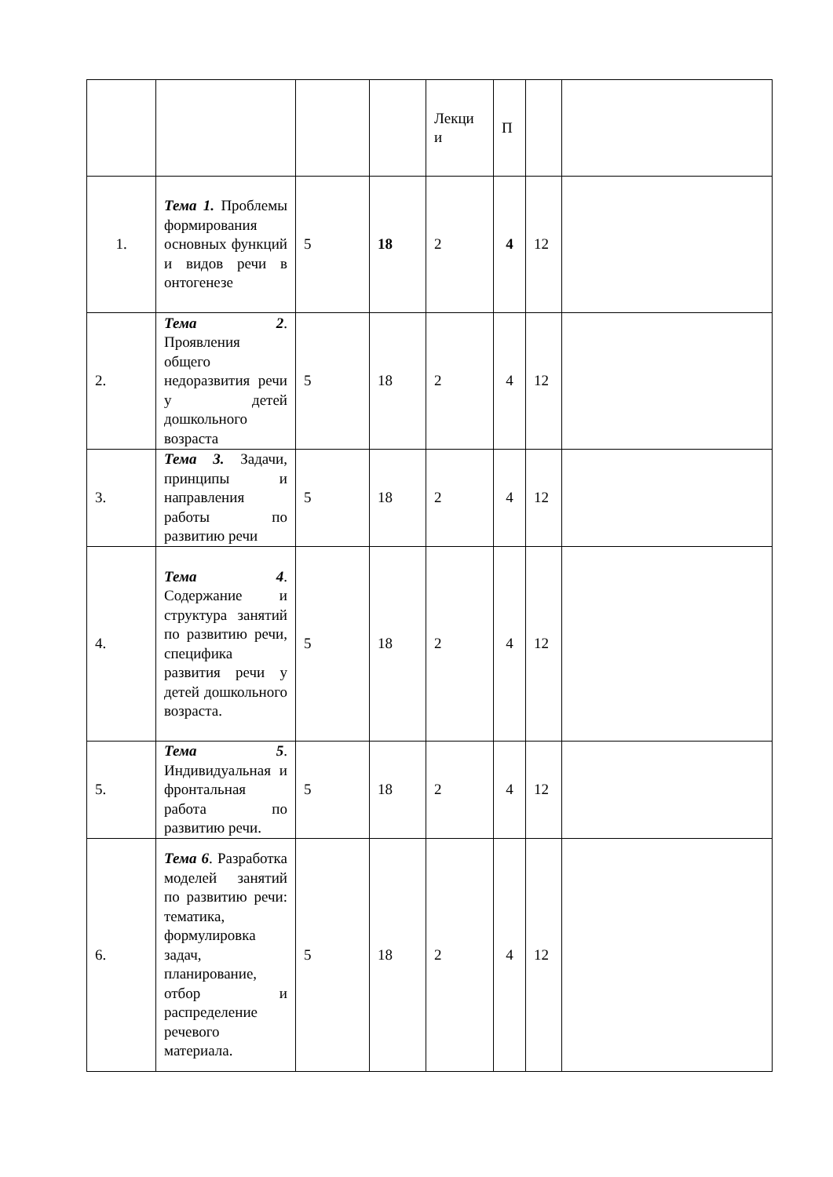| | | | | Лекци и | П | | |
| 1. | Тема 1. Проблемы формирования основных функций и видов речи в онтогенезе | 5 | 18 | 2 | 4 | 12 | |
| 2. | Тема 2 . Проявления общего недоразвития речи у детей дошкольного возраста | 5 | 18 | 2 | 4 | 12 | |
| 3. | Тема 3. Задачи, принципы и направления работы по развитию речи | 5 | 18 | 2 | 4 | 12 | |
| 4. | Тема 4 . Содержание и структура занятий по развитию речи, специфика развития речи у детей дошкольного возраста. | 5 | 18 | 2 | 4 | 12 | |
| 5. | Тема 5 . Индивидуальная и фронтальная работа по развитию речи. | 5 | 18 | 2 | 4 | 12 | |
| 6. | Тема 6 . Разработка моделей занятий по развитию речи: тематика, формулировка задач, планирование, отбор и распределение речевого материала. | 5 | 18 | 2 | 4 | 12 | |